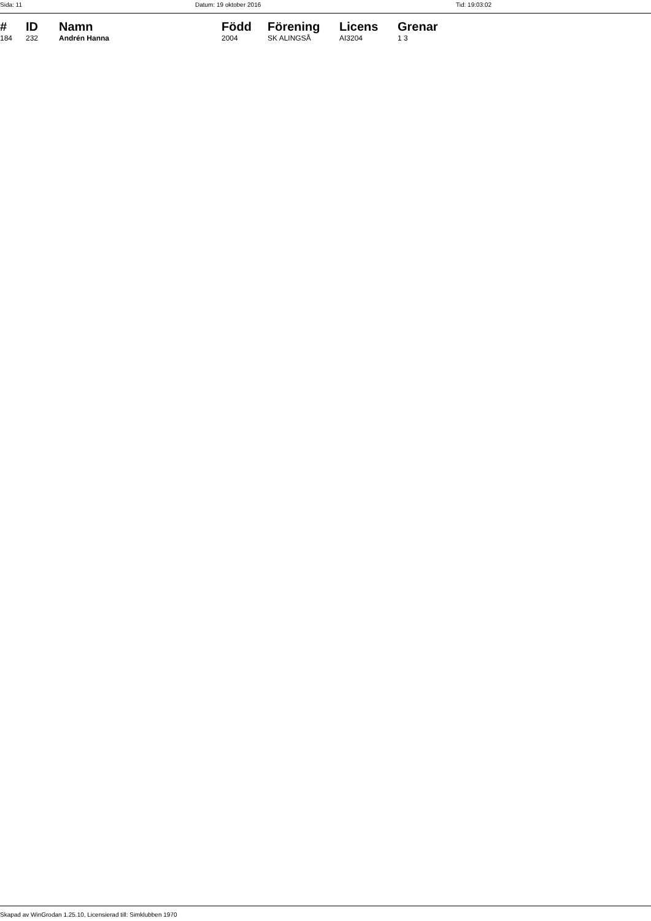Sida: 11 Datum: 19 oktober 2016 Tid: 19:03:02
| # | ID | Namn | Född | Förening | Licens | Grenar |
| --- | --- | --- | --- | --- | --- | --- |
| 184 | 232 | Andrén Hanna | 2004 | SK ALINGSÅ | AI3204 | 1 3 |
Skapad av WinGrodan 1.25.10, Licensierad till: Simklubben 1970